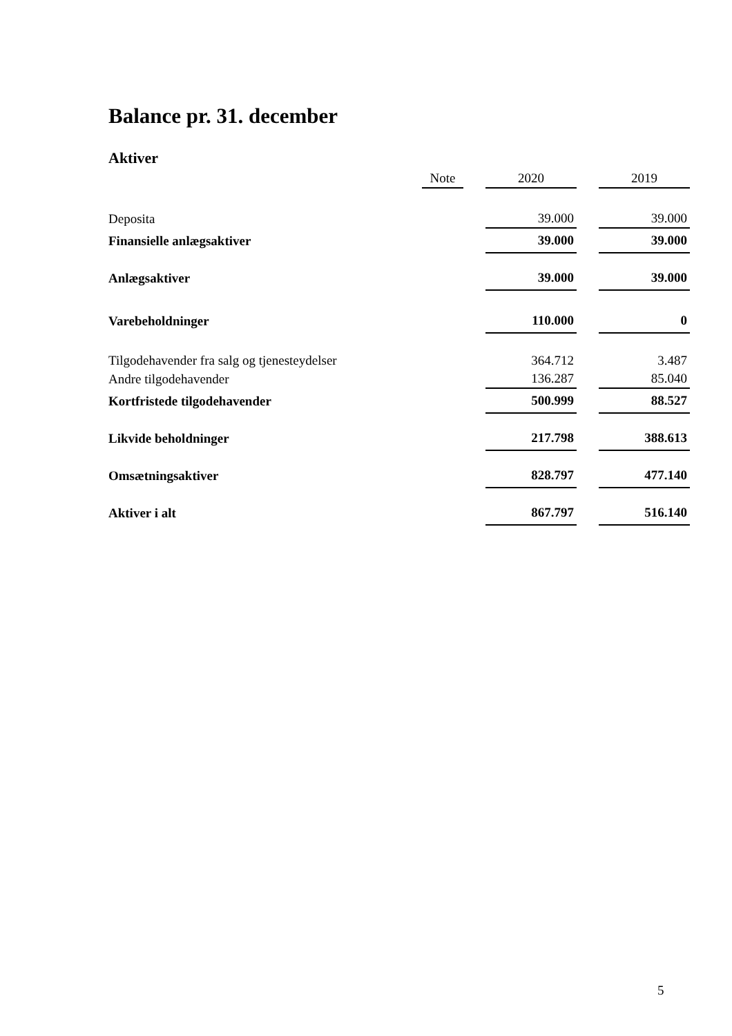Balance pr. 31. december
Aktiver
| | Note | | 2020 | | 2019 |
| --- | --- | --- | --- | --- | --- |
| Deposita | | | 39.000 | | 39.000 |
| Finansielle anlægsaktiver | | | 39.000 | | 39.000 |
| Anlægsaktiver | | | 39.000 | | 39.000 |
| Varebeholdninger | | | 110.000 | | 0 |
| Tilgodehavender fra salg og tjenesteydelser | | | 364.712 | | 3.487 |
| Andre tilgodehavender | | | 136.287 | | 85.040 |
| Kortfristede tilgodehavender | | | 500.999 | | 88.527 |
| Likvide beholdninger | | | 217.798 | | 388.613 |
| Omsætningsaktiver | | | 828.797 | | 477.140 |
| Aktiver i alt | | | 867.797 | | 516.140 |
5